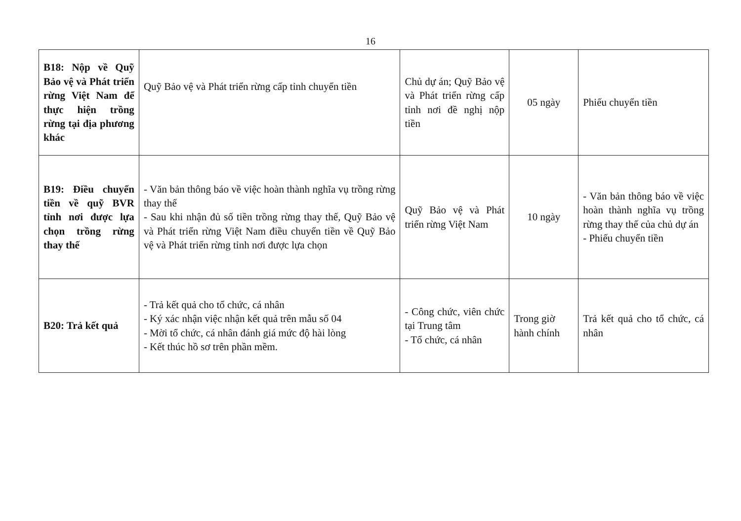16
| B18: Nộp về Quỹ Bảo vệ và Phát triển rừng Việt Nam để thực hiện trồng rừng tại địa phương khác | Quỹ Bảo vệ và Phát triển rừng cấp tỉnh chuyển tiền | Chủ dự án; Quỹ Bảo vệ và Phát triển rừng cấp tỉnh nơi đề nghị nộp tiền | 05 ngày | Phiếu chuyển tiền |
| B19: Điều chuyển tiền về quỹ BVR tỉnh nơi được lựa chọn trồng rừng thay thế | - Văn bản thông báo về việc hoàn thành nghĩa vụ trồng rừng thay thế - Sau khi nhận đủ số tiền trồng rừng thay thế, Quỹ Bảo vệ và Phát triển rừng Việt Nam điều chuyển tiền về Quỹ Bảo vệ và Phát triển rừng tỉnh nơi được lựa chọn | Quỹ Bảo vệ và Phát triển rừng Việt Nam | 10 ngày | - Văn bản thông báo về việc hoàn thành nghĩa vụ trồng rừng thay thế của chủ dự án - Phiếu chuyển tiền |
| B20: Trả kết quả | - Trả kết quả cho tổ chức, cá nhân - Ký xác nhận việc nhận kết quả trên mẫu số 04 - Mời tổ chức, cá nhân đánh giá mức độ hài lòng - Kết thúc hồ sơ trên phần mềm. | - Công chức, viên chức tại Trung tâm - Tổ chức, cá nhân | Trong giờ hành chính | Trả kết quả cho tổ chức, cá nhân |